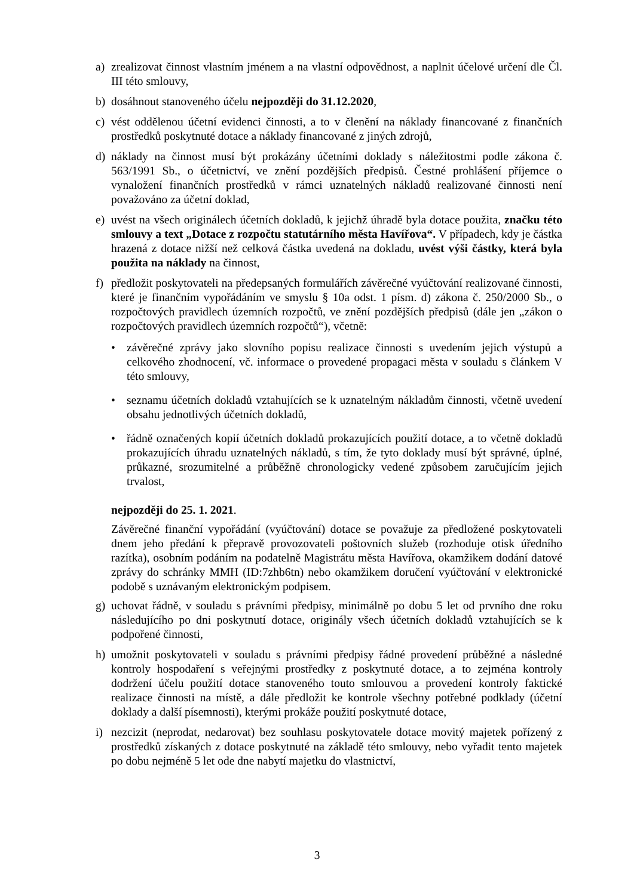a) zrealizovat činnost vlastním jménem a na vlastní odpovědnost, a naplnit účelové určení dle Čl. III této smlouvy,
b) dosáhnout stanoveného účelu nejpozději do 31.12.2020,
c) vést oddělenou účetní evidenci činnosti, a to v členění na náklady financované z finančních prostředků poskytnuté dotace a náklady financované z jiných zdrojů,
d) náklady na činnost musí být prokázány účetními doklady s náležitostmi podle zákona č. 563/1991 Sb., o účetnictví, ve znění pozdějších předpisů. Čestné prohlášení příjemce o vynaložení finančních prostředků v rámci uznatelných nákladů realizované činnosti není považováno za účetní doklad,
e) uvést na všech originálech účetních dokladů, k jejichž úhradě byla dotace použita, značku této smlouvy a text „Dotace z rozpočtu statutárního města Havířova“. V případech, kdy je částka hrazená z dotace nižší než celková částka uvedená na dokladu, uvést výši částky, která byla použita na náklady na činnost,
f) předložit poskytovateli na předepsaných formulářích závěrečné vyúčtování realizované činnosti, které je finančním vypořádáním ve smyslu § 10a odst. 1 písm. d) zákona č. 250/2000 Sb., o rozpočtových pravidlech územních rozpočtů, ve znění pozdějších předpisů (dále jen „zákon o rozpočtových pravidlech územních rozpočtů“), včetně:
• závěrečné zprávy jako slovního popisu realizace činnosti s uvedením jejich výstupů a celkového zhodnocení, vč. informace o provedené propagaci města v souladu s článkem V této smlouvy,
• seznamu účetních dokladů vztahujících se k uznatelným nákladům činnosti, včetně uvedení obsahu jednotlivých účetních dokladů,
• řádně označených kopií účetních dokladů prokazujících použití dotace, a to včetně dokladů prokazujících úhradu uznatelných nákladů, s tím, že tyto doklady musí být správné, úplné, průkazné, srozumitelné a průběžně chronologicky vedené způsobem zaručujícím jejich trvalost,
nejpozději do 25. 1. 2021.
Závěrečné finanční vypořádání (vyúčtování) dotace se považuje za předložené poskytovateli dnem jeho předání k přepravě provozovateli poštovních služeb (rozhoduje otisk úředního razítka), osobním podáním na podatelně Magistrátu města Havířova, okamžikem dodání datové zprávy do schránky MMH (ID:7zhb6tn) nebo okamžikem doručení vyúčtování v elektronické podobě s uznávaným elektronickým podpisem.
g) uchovat řádně, v souladu s právními předpisy, minimálně po dobu 5 let od prvního dne roku následujícího po dni poskytnutí dotace, originály všech účetních dokladů vztahujících se k podpořené činnosti,
h) umožnit poskytovateli v souladu s právními předpisy řádné provedení průběžné a následné kontroly hospodaření s veřejnými prostředky z poskytnuté dotace, a to zejména kontroly dodržení účelu použití dotace stanoveného touto smlouvou a provedení kontroly faktické realizace činnosti na místě, a dále předložit ke kontrole všechny potřebné podklady (účetní doklady a další písemnosti), kterými prokáže použití poskytnuté dotace,
i) nezcizit (neprodat, nedarovat) bez souhlasu poskytovatele dotace movitý majetek pořízený z prostředků získaných z dotace poskytnuté na základě této smlouvy, nebo vyřadit tento majetek po dobu nejméně 5 let ode dne nabytí majetku do vlastnictví,
3